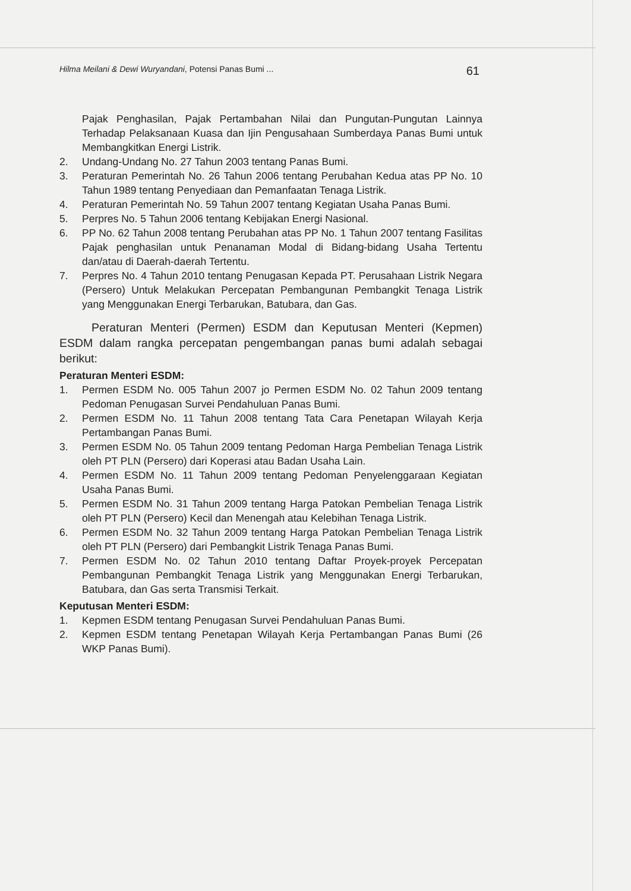Hilma Meilani & Dewi Wuryandani, Potensi Panas Bumi ... 61
Pajak Penghasilan, Pajak Pertambahan Nilai dan Pungutan-Pungutan Lainnya Terhadap Pelaksanaan Kuasa dan Ijin Pengusahaan Sumberdaya Panas Bumi untuk Membangkitkan Energi Listrik.
2. Undang-Undang No. 27 Tahun 2003 tentang Panas Bumi.
3. Peraturan Pemerintah No. 26 Tahun 2006 tentang Perubahan Kedua atas PP No. 10 Tahun 1989 tentang Penyediaan dan Pemanfaatan Tenaga Listrik.
4. Peraturan Pemerintah No. 59 Tahun 2007 tentang Kegiatan Usaha Panas Bumi.
5. Perpres No. 5 Tahun 2006 tentang Kebijakan Energi Nasional.
6. PP No. 62 Tahun 2008 tentang Perubahan atas PP No. 1 Tahun 2007 tentang Fasilitas Pajak penghasilan untuk Penanaman Modal di Bidang-bidang Usaha Tertentu dan/atau di Daerah-daerah Tertentu.
7. Perpres No. 4 Tahun 2010 tentang Penugasan Kepada PT. Perusahaan Listrik Negara (Persero) Untuk Melakukan Percepatan Pembangunan Pembangkit Tenaga Listrik yang Menggunakan Energi Terbarukan, Batubara, dan Gas.
Peraturan Menteri (Permen) ESDM dan Keputusan Menteri (Kepmen) ESDM dalam rangka percepatan pengembangan panas bumi adalah sebagai berikut:
Peraturan Menteri ESDM:
1. Permen ESDM No. 005 Tahun 2007 jo Permen ESDM No. 02 Tahun 2009 tentang Pedoman Penugasan Survei Pendahuluan Panas Bumi.
2. Permen ESDM No. 11 Tahun 2008 tentang Tata Cara Penetapan Wilayah Kerja Pertambangan Panas Bumi.
3. Permen ESDM No. 05 Tahun 2009 tentang Pedoman Harga Pembelian Tenaga Listrik oleh PT PLN (Persero) dari Koperasi atau Badan Usaha Lain.
4. Permen ESDM No. 11 Tahun 2009 tentang Pedoman Penyelenggaraan Kegiatan Usaha Panas Bumi.
5. Permen ESDM No. 31 Tahun 2009 tentang Harga Patokan Pembelian Tenaga Listrik oleh PT PLN (Persero) Kecil dan Menengah atau Kelebihan Tenaga Listrik.
6. Permen ESDM No. 32 Tahun 2009 tentang Harga Patokan Pembelian Tenaga Listrik oleh PT PLN (Persero) dari Pembangkit Listrik Tenaga Panas Bumi.
7. Permen ESDM No. 02 Tahun 2010 tentang Daftar Proyek-proyek Percepatan Pembangunan Pembangkit Tenaga Listrik yang Menggunakan Energi Terbarukan, Batubara, dan Gas serta Transmisi Terkait.
Keputusan Menteri ESDM:
1. Kepmen ESDM tentang Penugasan Survei Pendahuluan Panas Bumi.
2. Kepmen ESDM tentang Penetapan Wilayah Kerja Pertambangan Panas Bumi (26 WKP Panas Bumi).